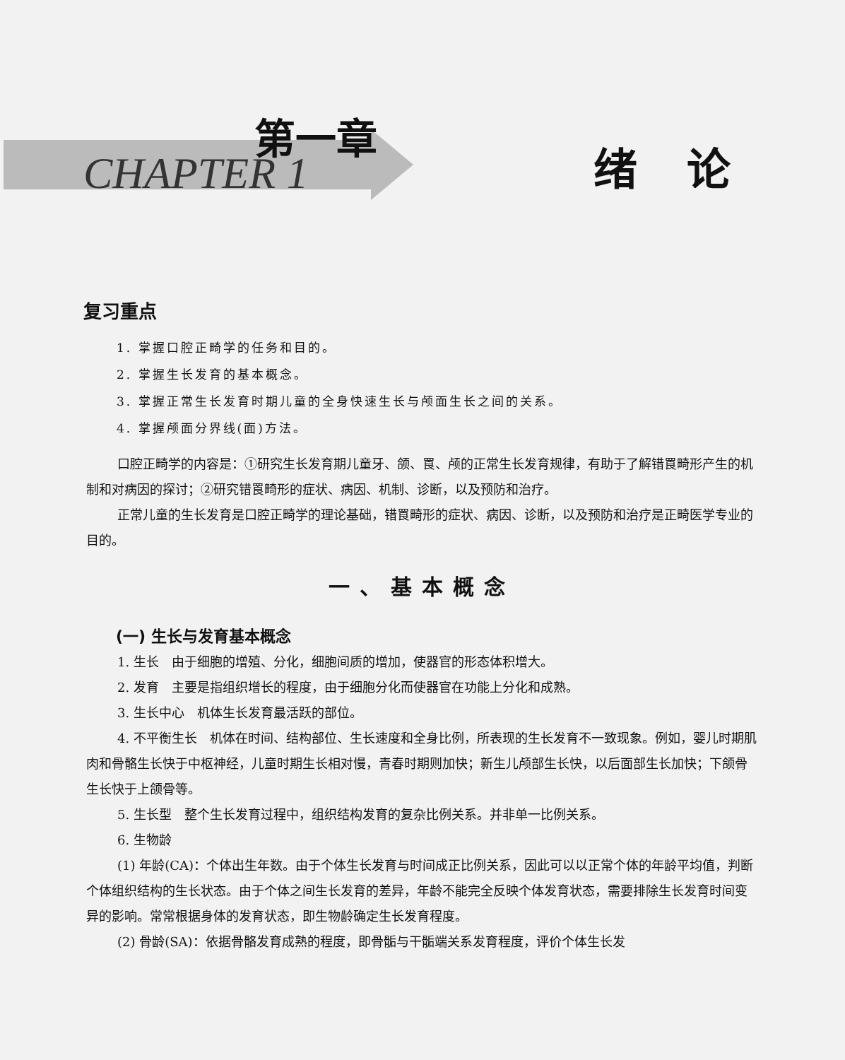第一章
CHAPTER 1 绪论
复习重点
1. 掌握口腔正畸学的任务和目的。
2. 掌握生长发育的基本概念。
3. 掌握正常生长发育时期儿童的全身快速生长与颅面生长之间的关系。
4. 掌握颅面分界线(面)方法。
口腔正畸学的内容是：①研究生长发育期儿童牙、颌、䍚、颅的正常生长发育规律，有助于了解错䍚畸形产生的机制和对病因的探讨；②研究错䍚畸形的症状、病因、机制、诊断，以及预防和治疗。
正常儿童的生长发育是口腔正畸学的理论基础，错䍚畸形的症状、病因、诊断，以及预防和治疗是正畸医学专业的目的。
一、基本概念
(一) 生长与发育基本概念
1. 生长　由于细胞的增殖、分化，细胞间质的增加，使器官的形态体积增大。
2. 发育　主要是指组织增长的程度，由于细胞分化而使器官在功能上分化和成熟。
3. 生长中心　机体生长发育最活跃的部位。
4. 不平衡生长　机体在时间、结构部位、生长速度和全身比例，所表现的生长发育不一致现象。例如，婴儿时期肌肉和骨骼生长快于中枢神经，儿童时期生长相对慢，青春时期则加快；新生儿颅部生长快，以后面部生长加快；下颌骨生长快于上颌骨等。
5. 生长型　整个生长发育过程中，组织结构发育的复杂比例关系。并非单一比例关系。
6. 生物龄
(1) 年龄(CA)：个体出生年数。由于个体生长发育与时间成正比例关系，因此可以以正常个体的年龄平均值，判断个体组织结构的生长状态。由于个体之间生长发育的差异，年龄不能完全反映个体发育状态，需要排除生长发育时间变异的影响。常常根据身体的发育状态，即生物龄确定生长发育程度。
(2) 骨龄(SA)：依据骨骼发育成熟的程度，即骨骺与干骺端关系发育程度，评价个体生长发